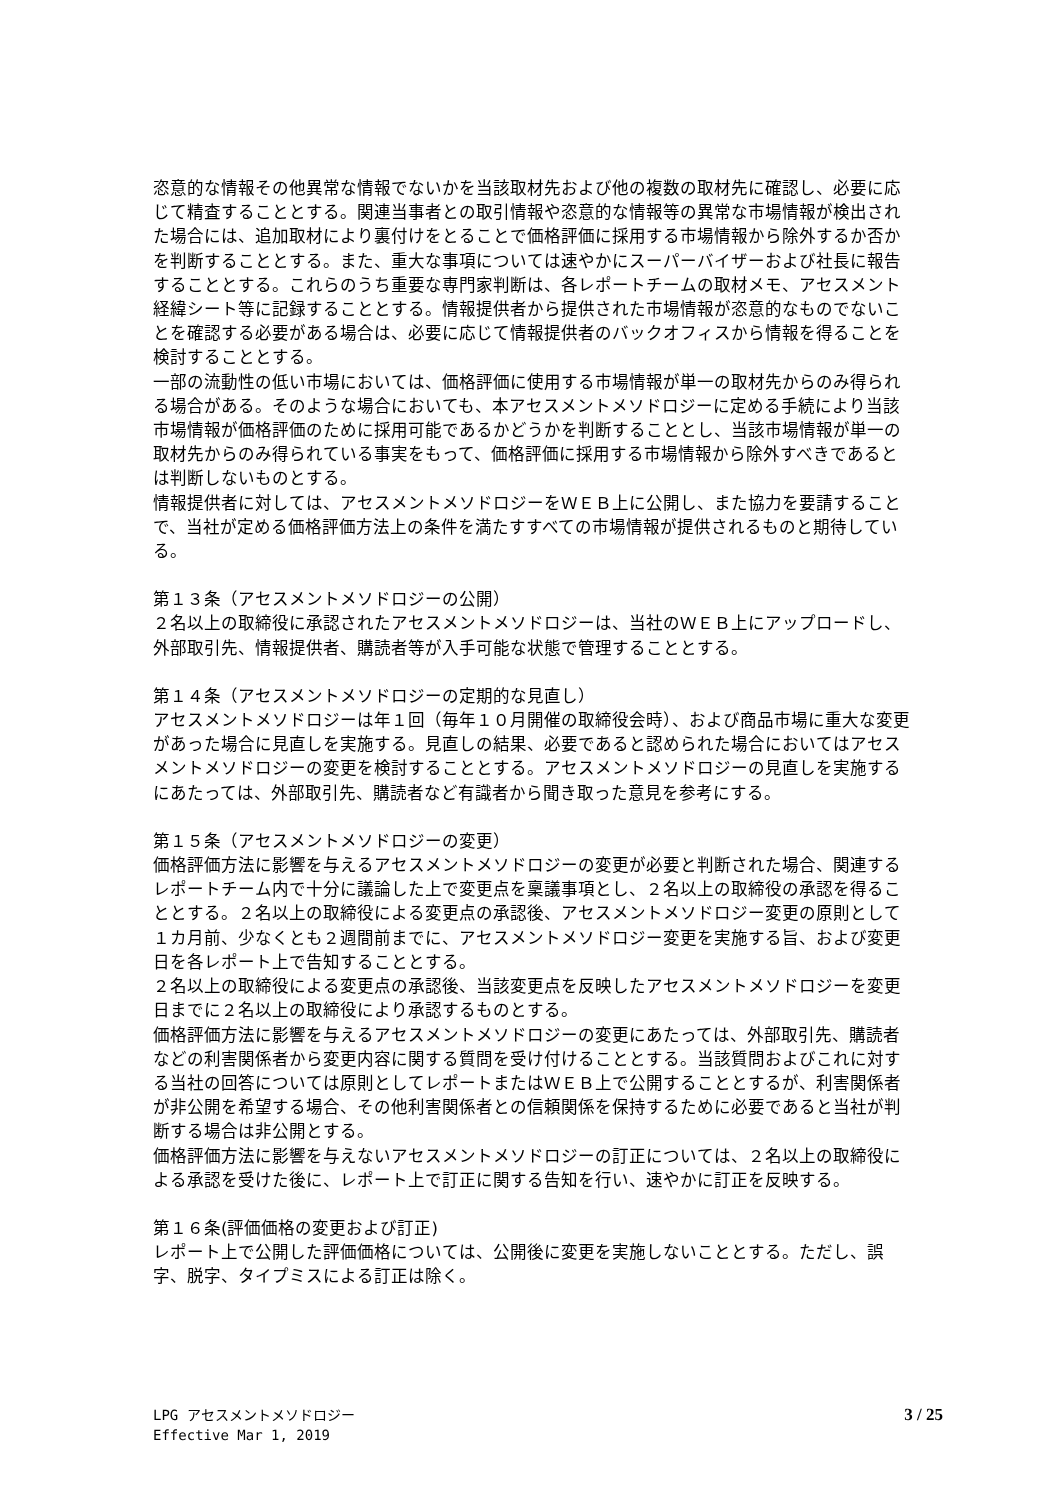恣意的な情報その他異常な情報でないかを当該取材先および他の複数の取材先に確認し、必要に応じて精査することとする。関連当事者との取引情報や恣意的な情報等の異常な市場情報が検出された場合には、追加取材により裏付けをとることで価格評価に採用する市場情報から除外するか否かを判断することとする。また、重大な事項については速やかにスーパーバイザーおよび社長に報告することとする。これらのうち重要な専門家判断は、各レポートチームの取材メモ、アセスメント経緯シート等に記録することとする。情報提供者から提供された市場情報が恣意的なものでないことを確認する必要がある場合は、必要に応じて情報提供者のバックオフィスから情報を得ることを検討することとする。
一部の流動性の低い市場においては、価格評価に使用する市場情報が単一の取材先からのみ得られる場合がある。そのような場合においても、本アセスメントメソドロジーに定める手続により当該市場情報が価格評価のために採用可能であるかどうかを判断することとし、当該市場情報が単一の取材先からのみ得られている事実をもって、価格評価に採用する市場情報から除外すべきであるとは判断しないものとする。
情報提供者に対しては、アセスメントメソドロジーをＷＥＢ上に公開し、また協力を要請することで、当社が定める価格評価方法上の条件を満たすすべての市場情報が提供されるものと期待している。
第１３条（アセスメントメソドロジーの公開）
２名以上の取締役に承認されたアセスメントメソドロジーは、当社のＷＥＢ上にアップロードし、外部取引先、情報提供者、購読者等が入手可能な状態で管理することとする。
第１４条（アセスメントメソドロジーの定期的な見直し）
アセスメントメソドロジーは年１回（毎年１０月開催の取締役会時）、および商品市場に重大な変更があった場合に見直しを実施する。見直しの結果、必要であると認められた場合においてはアセスメントメソドロジーの変更を検討することとする。アセスメントメソドロジーの見直しを実施するにあたっては、外部取引先、購読者など有識者から聞き取った意見を参考にする。
第１５条（アセスメントメソドロジーの変更）
価格評価方法に影響を与えるアセスメントメソドロジーの変更が必要と判断された場合、関連するレポートチーム内で十分に議論した上で変更点を稟議事項とし、２名以上の取締役の承認を得ることとする。２名以上の取締役による変更点の承認後、アセスメントメソドロジー変更の原則として１カ月前、少なくとも２週間前までに、アセスメントメソドロジー変更を実施する旨、および変更日を各レポート上で告知することとする。
２名以上の取締役による変更点の承認後、当該変更点を反映したアセスメントメソドロジーを変更日までに２名以上の取締役により承認するものとする。
価格評価方法に影響を与えるアセスメントメソドロジーの変更にあたっては、外部取引先、購読者などの利害関係者から変更内容に関する質問を受け付けることとする。当該質問およびこれに対する当社の回答については原則としてレポートまたはＷＥＢ上で公開することとするが、利害関係者が非公開を希望する場合、その他利害関係者との信頼関係を保持するために必要であると当社が判断する場合は非公開とする。
価格評価方法に影響を与えないアセスメントメソドロジーの訂正については、２名以上の取締役による承認を受けた後に、レポート上で訂正に関する告知を行い、速やかに訂正を反映する。
第１６条(評価価格の変更および訂正)
レポート上で公開した評価価格については、公開後に変更を実施しないこととする。ただし、誤字、脱字、タイプミスによる訂正は除く。
LPG アセスメントメソドロジー
Effective Mar 1, 2019
3 / 25